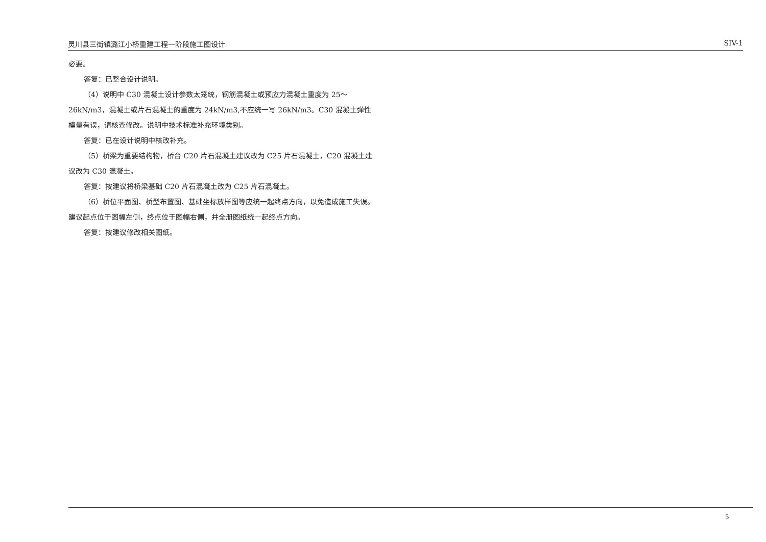灵川县三街镇潞江小桥重建工程一阶段施工图设计 SIV-1
必要。
答复：已整合设计说明。
（4）说明中 C30 混凝土设计参数太笼统，钢筋混凝土或预应力混凝土重度为 25～26kN/m3，混凝土或片石混凝土的重度为 24kN/m3,不应统一写 26kN/m3。C30 混凝土弹性模量有误，请核查修改。说明中技术标准补充环境类别。
答复：已在设计说明中核改补充。
（5）桥梁为重要结构物，桥台 C20 片石混凝土建议改为 C25 片石混凝土，C20 混凝土建议改为 C30 混凝土。
答复：按建议将桥梁基础 C20 片石混凝土改为 C25 片石混凝土。
（6）桥位平面图、桥型布置图、基础坐标放样图等应统一起终点方向，以免造成施工失误。建议起点位于图幅左侧，终点位于图幅右侧，并全册图纸统一起终点方向。
答复：按建议修改相关图纸。
5